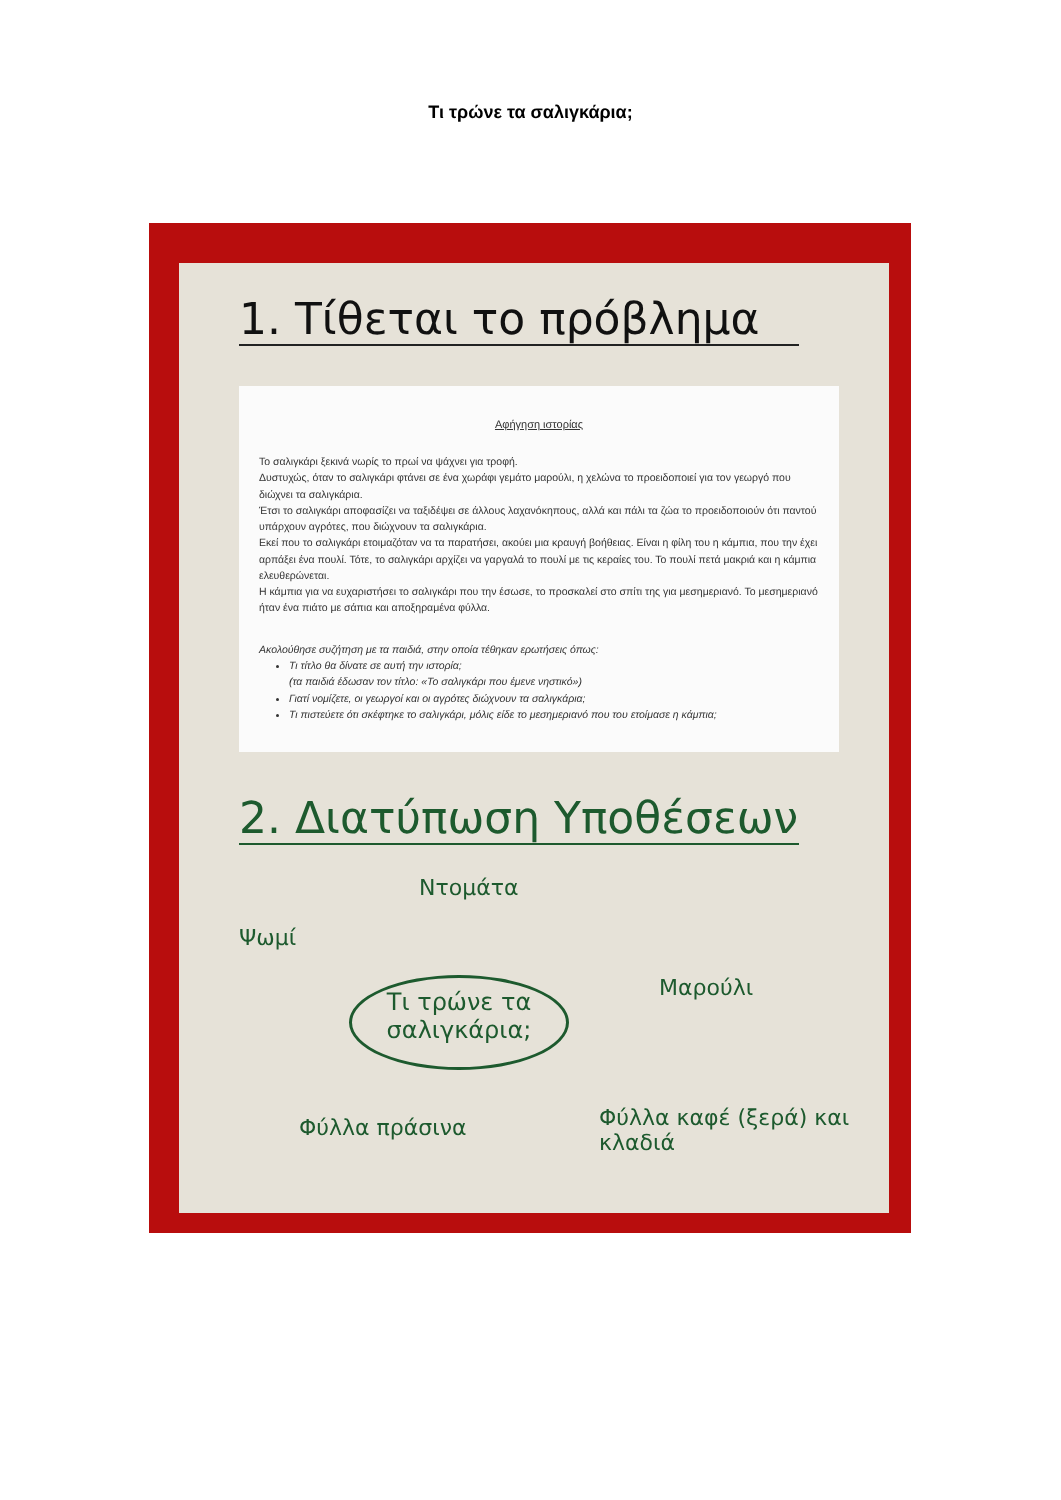Τι τρώνε τα σαλιγκάρια;
1. Τίθεται το πρόβλημα
Αφήγηση ιστορίας
Το σαλιγκάρι ξεκινά νωρίς το πρωί να ψάχνει για τροφή.
Δυστυχώς, όταν το σαλιγκάρι φτάνει σε ένα χωράφι γεμάτο μαρούλι, η χελώνα το προειδοποιεί για τον γεωργό που διώχνει τα σαλιγκάρια.
Έτσι το σαλιγκάρι αποφασίζει να ταξιδέψει σε άλλους λαχανόκηπους, αλλά και πάλι τα ζώα το προειδοποιούν ότι παντού υπάρχουν αγρότες, που διώχνουν τα σαλιγκάρια.
Εκεί που το σαλιγκάρι ετοιμαζόταν να τα παρατήσει, ακούει μια κραυγή βοήθειας. Είναι η φίλη του η κάμπια, που την έχει αρπάξει ένα πουλί. Τότε, το σαλιγκάρι αρχίζει να γαργαλά το πουλί με τις κεραίες του. Το πουλί πετά μακριά και η κάμπια ελευθερώνεται.
Η κάμπια για να ευχαριστήσει το σαλιγκάρι που την έσωσε, το προσκαλεί στο σπίτι της για μεσημεριανό. Το μεσημεριανό ήταν ένα πιάτο με σάπια και αποξηραμένα φύλλα.
Ακολούθησε συζήτηση με τα παιδιά, στην οποία τέθηκαν ερωτήσεις όπως:
Τι τίτλο θα δίνατε σε αυτή την ιστορία;
(τα παιδιά έδωσαν τον τίτλο: «Το σαλιγκάρι που έμενε νηστικό»)
Γιατί νομίζετε, οι γεωργοί και οι αγρότες διώχνουν τα σαλιγκάρια;
Τι πιστεύετε ότι σκέφτηκε το σαλιγκάρι, μόλις είδε το μεσημεριανό που του ετοίμασε η κάμπια;
2. Διατύπωση Υποθέσεων
Ντομάτα
Ψωμί
Μαρούλι
Τι τρώνε τα σαλιγκάρια;
Φύλλα πράσινα Φύλλα καφέ (ξερά) και κλαδιά